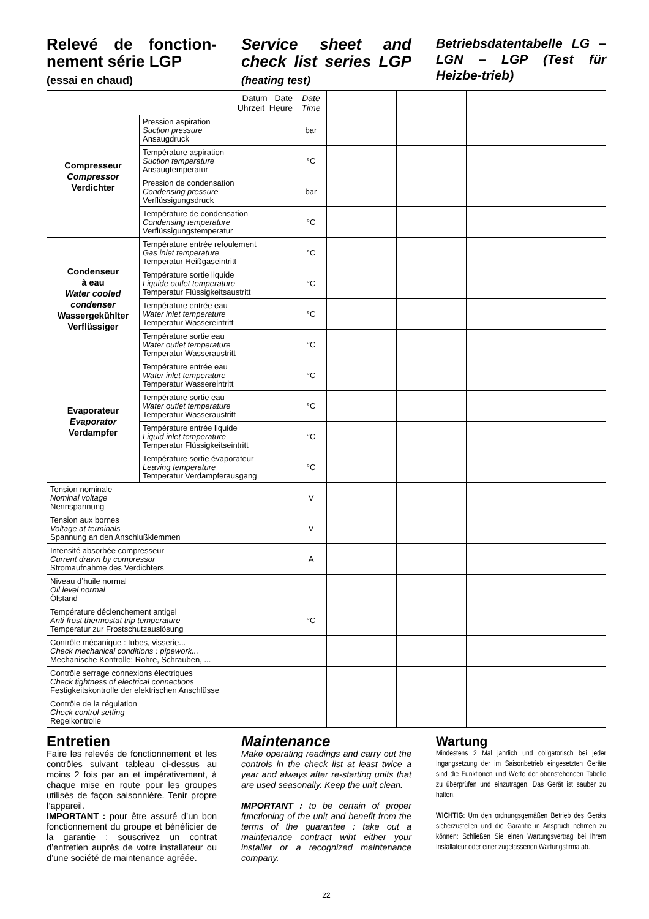Relevé de fonction-nement série LGP
(essai en chaud)
Service sheet and check list series LGP (heating test)
Betriebsdatentabelle LG – LGN – LGP (Test für Heizbe-trieb)
| Datum Date Uhrzeit Heure | | Date Time | | | | |
| Compresseur Compressor Verdichter | Pression aspiration Suction pressure Ansaugdruck | bar | | | | |
| | Température aspiration Suction temperature Ansaugtemperatur | °C | | | | |
| | Pression de condensation Condensing pressure Verflüssigungsdruck | bar | | | | |
| | Température de condensation Condensing temperature Verflüssigungstemperatur | °C | | | | |
| Condenseur à eau Water cooled condenser Wassergekühlter Verflüssiger | Température entrée refoulement Gas inlet temperature Temperatur Heißgaseintritt | °C | | | | |
| | Température sortie liquide Liquide outlet temperature Temperatur Flüssigkeitsaustritt | °C | | | | |
| | Température entrée eau Water inlet temperature Temperatur Wassereintritt | °C | | | | |
| | Température sortie eau Water outlet temperature Temperatur Wasseraustritt | °C | | | | |
| Evaporateur Evaporator Verdampfer | Température entrée eau Water inlet temperature Temperatur Wassereintritt | °C | | | | |
| | Température sortie eau Water outlet temperature Temperatur Wasseraustritt | °C | | | | |
| | Température entrée liquide Liquid inlet temperature Temperatur Flüssigkeitseintritt | °C | | | | |
| | Température sortie évaporateur Leaving temperature Temperatur Verdampferausgang | °C | | | | |
| Tension nominale Nominal voltage Nennspannung | | V | | | | |
| Tension aux bornes Voltage at terminals Spannung an den Anschlußklemmen | | V | | | | |
| Intensité absorbée compresseur Current drawn by compressor Stromaufnahme des Verdichters | | A | | | | |
| Niveau d’huile normal Oil level normal Ölstand | | | | | | |
| Température déclenchement antigel Anti-frost thermostat trip temperature Temperatur zur Frostschutzauslösung | | °C | | | | |
| Contrôle mécanique : tubes, visserie... Check mechanical conditions : pipework... Mechanische Kontrolle: Rohre, Schrauben, ... | | | | | | |
| Contrôle serrage connexions électriques Check tightness of electrical connections Festigkeitskontrolle der elektrischen Anschlüsse | | | | | | |
| Contrôle de la régulation Check control setting Regelkontrolle | | | | | | |
Entretien
Faire les relevés de fonctionnement et les contrôles suivant tableau ci-dessus au moins 2 fois par an et impérativement, à chaque mise en route pour les groupes utilisés de façon saisonnière. Tenir propre l’appareil.
IMPORTANT : pour être assuré d’un bon fonctionnement du groupe et bénéficier de la garantie : souscrivez un contrat d’entretien auprès de votre installateur ou d’une société de maintenance agréée.
Maintenance
Make operating readings and carry out the controls in the check list at least twice a year and always after re-starting units that are used seasonally. Keep the unit clean.
IMPORTANT : to be certain of proper functioning of the unit and benefit from the terms of the guarantee : take out a maintenance contract wiht either your installer or a recognized maintenance company.
Wartung
Mindestens 2 Mal jährlich und obligatorisch bei jeder Ingangsetzung der im Saisonbetrieb eingesetzten Geräte sind die Funktionen und Werte der obenstehenden Tabelle zu überprüfen und einzutragen. Das Gerät ist sauber zu halten.
WICHTIG: Um den ordnungsgemäßen Betrieb des Geräts sicherzustellen und die Garantie in Anspruch nehmen zu können: Schließen Sie einen Wartungsvertrag bei Ihrem Installateur oder einer zugelassenen Wartungsfirma ab.
22